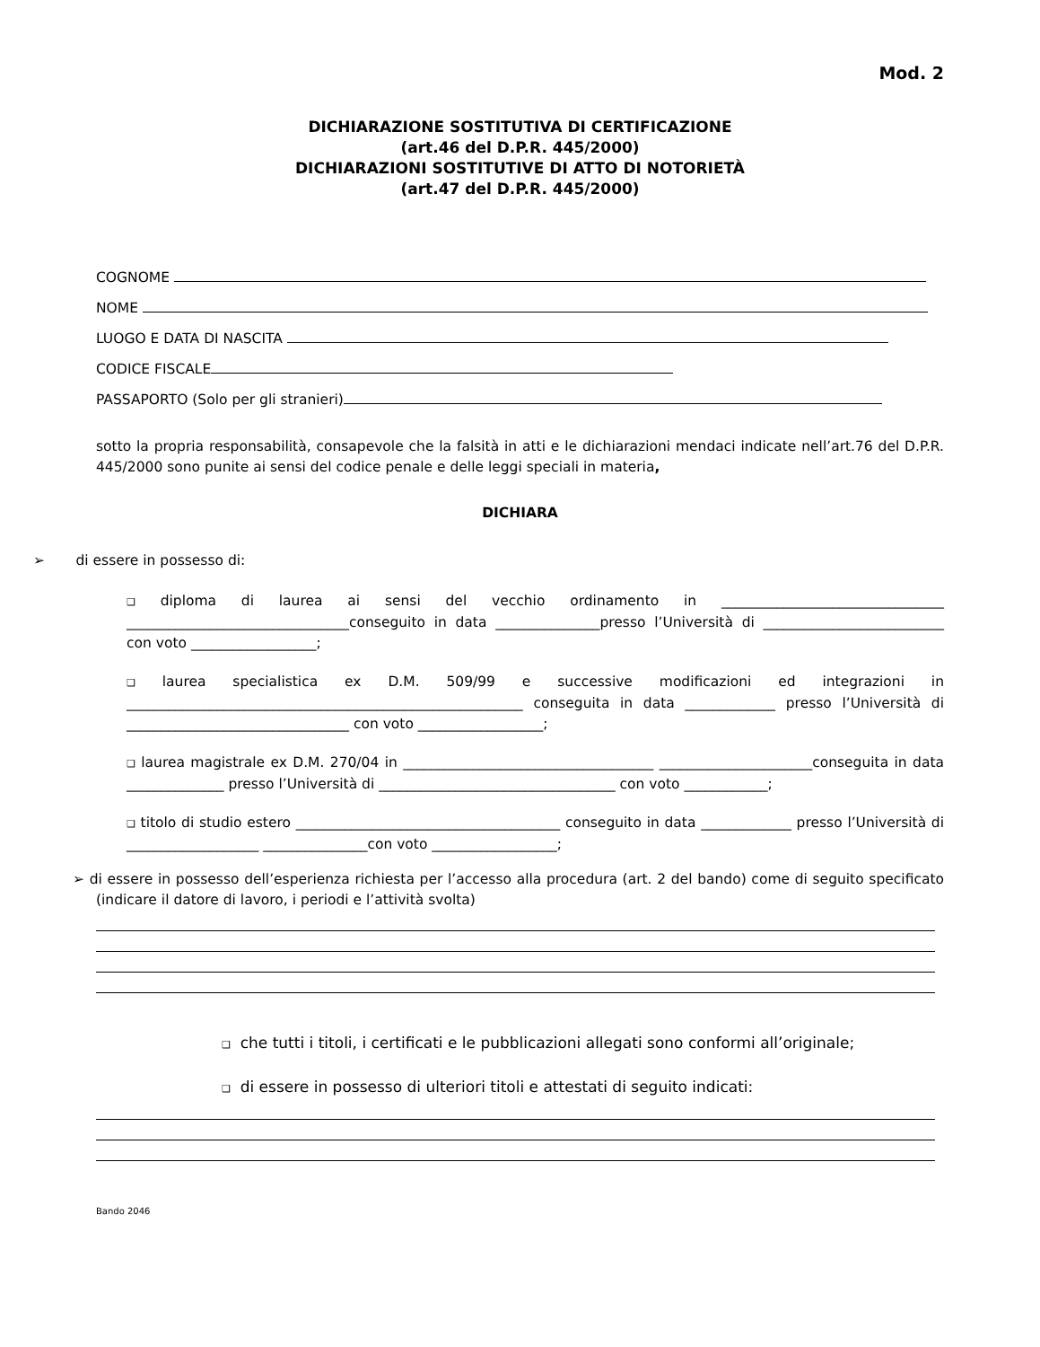Mod. 2
DICHIARAZIONE SOSTITUTIVA DI CERTIFICAZIONE
(art.46 del D.P.R. 445/2000)
DICHIARAZIONI SOSTITUTIVE DI ATTO DI NOTORIETÀ
(art.47 del D.P.R. 445/2000)
COGNOME
NOME
LUOGO E DATA DI NASCITA
CODICE FISCALE
PASSAPORTO (Solo per gli stranieri)
sotto la propria responsabilità, consapevole che la falsità in atti e le dichiarazioni mendaci indicate nell’art.76 del D.P.R. 445/2000 sono punite ai sensi del codice penale e delle leggi speciali in materia,
DICHIARA
➢ di essere in possesso di:
❑ diploma di laurea ai sensi del vecchio ordinamento in ________________________________ ________________________________conseguito in data _______________presso l’Università di __________________________ con voto __________________;
❑ laurea specialistica ex D.M. 509/99 e successive modificazioni ed integrazioni in _________________________________________________________ conseguita in data _____________ presso l’Università di ________________________________ con voto __________________;
❑ laurea magistrale ex D.M. 270/04 in ____________________________________ ______________________conseguita in data ______________ presso l’Università di __________________________________ con voto ____________;
❑ titolo di studio estero ______________________________________ conseguito in data _____________ presso l’Università di ___________________ _______________con voto __________________;
➢ di essere in possesso dell’esperienza richiesta per l’accesso alla procedura (art. 2 del bando) come di seguito specificato (indicare il datore di lavoro, i periodi e l’attività svolta)
❑ che tutti i titoli, i certificati e le pubblicazioni allegati sono conformi all’originale;
❑ di essere in possesso di ulteriori titoli e attestati di seguito indicati:
Bando 2046